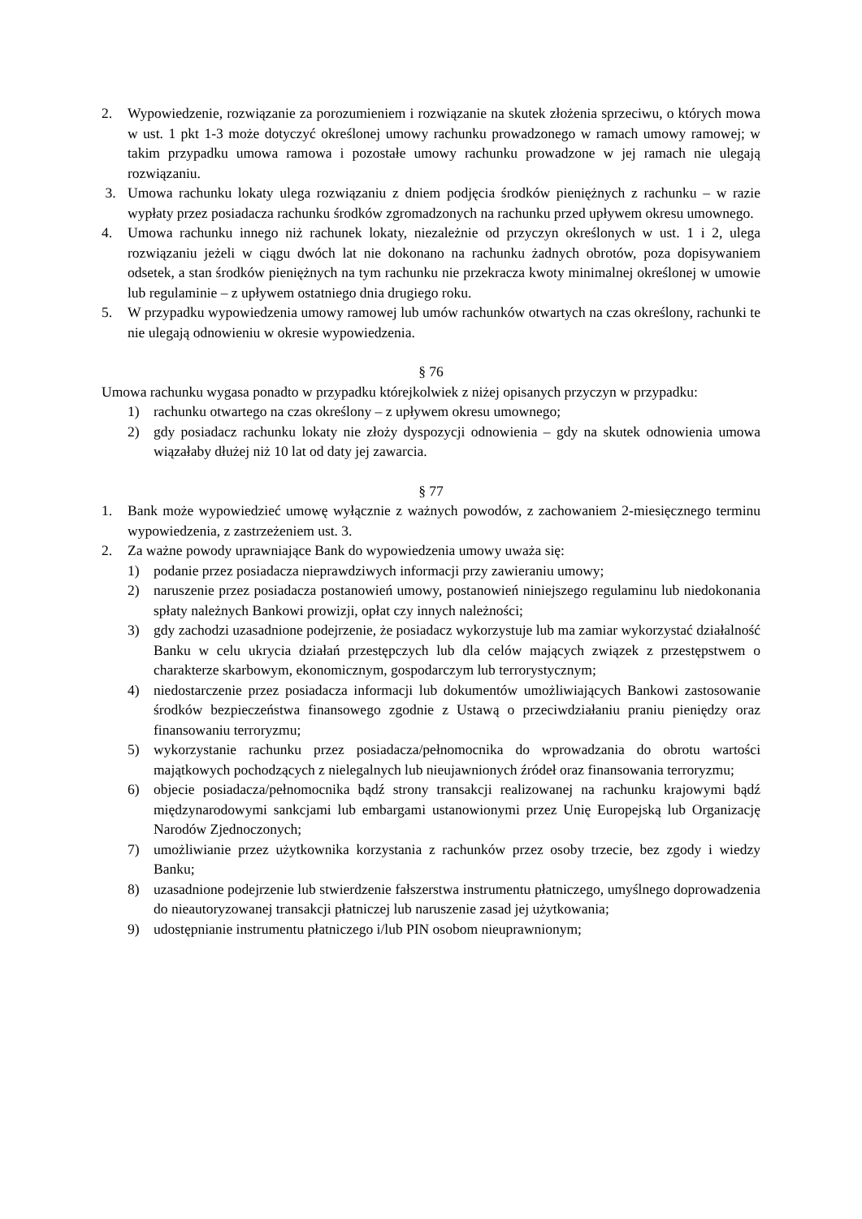2. Wypowiedzenie, rozwiązanie za porozumieniem i rozwiązanie na skutek złożenia sprzeciwu, o których mowa w ust. 1 pkt 1-3 może dotyczyć określonej umowy rachunku prowadzonego w ramach umowy ramowej; w takim przypadku umowa ramowa i pozostałe umowy rachunku prowadzone w jej ramach nie ulegają rozwiązaniu.
3. Umowa rachunku lokaty ulega rozwiązaniu z dniem podjęcia środków pieniężnych z rachunku – w razie wypłaty przez posiadacza rachunku środków zgromadzonych na rachunku przed upływem okresu umownego.
4. Umowa rachunku innego niż rachunek lokaty, niezależnie od przyczyn określonych w ust. 1 i 2, ulega rozwiązaniu jeżeli w ciągu dwóch lat nie dokonano na rachunku żadnych obrotów, poza dopisywaniem odsetek, a stan środków pieniężnych na tym rachunku nie przekracza kwoty minimalnej określonej w umowie lub regulaminie – z upływem ostatniego dnia drugiego roku.
5. W przypadku wypowiedzenia umowy ramowej lub umów rachunków otwartych na czas określony, rachunki te nie ulegają odnowieniu w okresie wypowiedzenia.
§ 76
Umowa rachunku wygasa ponadto w przypadku którejkolwiek z niżej opisanych przyczyn w przypadku:
1) rachunku otwartego na czas określony – z upływem okresu umownego;
2) gdy posiadacz rachunku lokaty nie złoży dyspozycji odnowienia – gdy na skutek odnowienia umowa wiązałaby dłużej niż 10 lat od daty jej zawarcia.
§ 77
1. Bank może wypowiedzieć umowę wyłącznie z ważnych powodów, z zachowaniem 2-miesięcznego terminu wypowiedzenia, z zastrzeżeniem ust. 3.
2. Za ważne powody uprawniające Bank do wypowiedzenia umowy uważa się:
1) podanie przez posiadacza nieprawdziwych informacji przy zawieraniu umowy;
2) naruszenie przez posiadacza postanowień umowy, postanowień niniejszego regulaminu lub niedokonania spłaty należnych Bankowi prowizji, opłat czy innych należności;
3) gdy zachodzi uzasadnione podejrzenie, że posiadacz wykorzystuje lub ma zamiar wykorzystać działalność Banku w celu ukrycia działań przestępczych lub dla celów mających związek z przestępstwem o charakterze skarbowym, ekonomicznym, gospodarczym lub terrorystycznym;
4) niedostarczenie przez posiadacza informacji lub dokumentów umożliwiających Bankowi zastosowanie środków bezpieczeństwa finansowego zgodnie z Ustawą o przeciwdziałaniu praniu pieniędzy oraz finansowaniu terroryzmu;
5) wykorzystanie rachunku przez posiadacza/pełnomocnika do wprowadzania do obrotu wartości majątkowych pochodzących z nielegalnych lub nieujawnionych źródeł oraz finansowania terroryzmu;
6) objecie posiadacza/pełnomocnika bądź strony transakcji realizowanej na rachunku krajowymi bądź międzynarodowymi sankcjami lub embargami ustanowionymi przez Unię Europejską lub Organizację Narodów Zjednoczonych;
7) umożliwianie przez użytkownika korzystania z rachunków przez osoby trzecie, bez zgody i wiedzy Banku;
8) uzasadnione podejrzenie lub stwierdzenie fałszerstwa instrumentu płatniczego, umyślnego doprowadzenia do nieautoryzowanej transakcji płatniczej lub naruszenie zasad jej użytkowania;
9) udostępnianie instrumentu płatniczego i/lub PIN osobom nieuprawnionym;